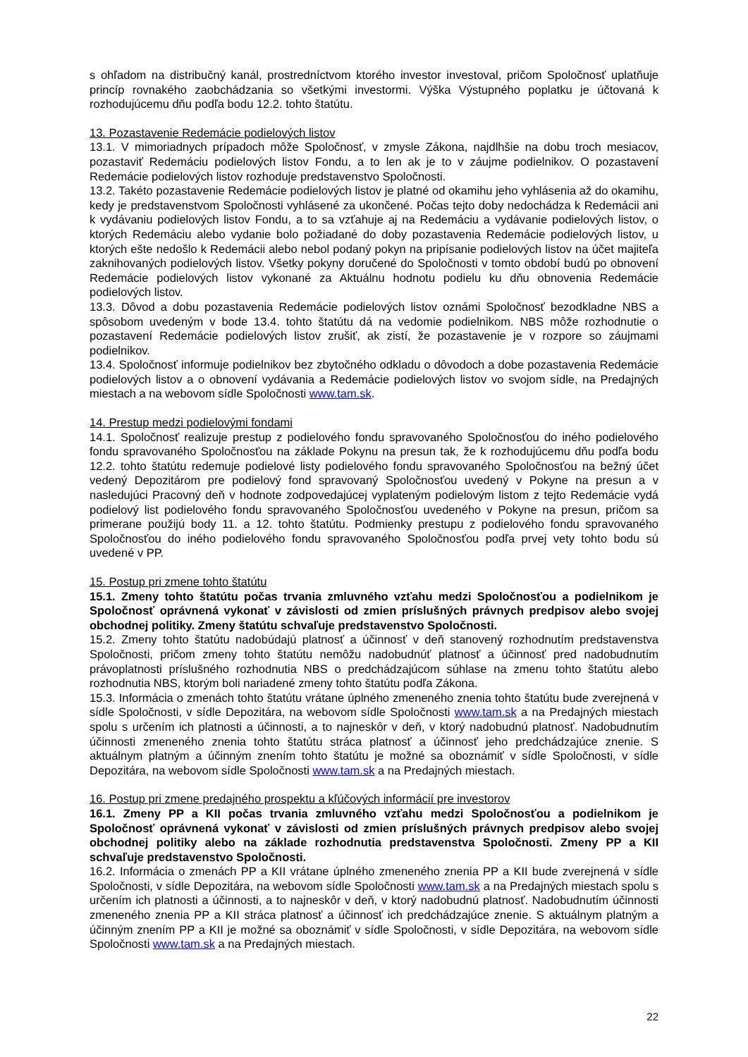s ohľadom na distribučný kanál, prostredníctvom ktorého investor investoval, pričom Spoločnosť uplatňuje princíp rovnakého zaobchádzania so všetkými investormi. Výška Výstupného poplatku je účtovaná k rozhodujúcemu dňu podľa bodu 12.2. tohto štatútu.
13. Pozastavenie Redemácie podielových listov
13.1. V mimoriadnych prípadoch môže Spoločnosť, v zmysle Zákona, najdlhšie na dobu troch mesiacov, pozastaviť Redemáciu podielových listov Fondu, a to len ak je to v záujme podielnikov. O pozastavení Redemácie podielových listov rozhoduje predstavenstvo Spoločnosti.
13.2. Takéto pozastavenie Redemácie podielových listov je platné od okamihu jeho vyhlásenia až do okamihu, kedy je predstavenstvom Spoločnosti vyhlásené za ukončené. Počas tejto doby nedochádza k Redemácii ani k vydávaniu podielových listov Fondu, a to sa vzťahuje aj na Redemáciu a vydávanie podielových listov, o ktorých Redemáciu alebo vydanie bolo požiadané do doby pozastavenia Redemácie podielových listov, u ktorých ešte nedošlo k Redemácii alebo nebol podaný pokyn na pripísanie podielových listov na účet majiteľa zaknihovaných podielových listov. Všetky pokyny doručené do Spoločnosti v tomto období budú po obnovení Redemácie podielových listov vykonané za Aktuálnu hodnotu podielu ku dňu obnovenia Redemácie podielových listov.
13.3. Dôvod a dobu pozastavenia Redemácie podielových listov oznámi Spoločnosť bezodkladne NBS a spôsobom uvedeným v bode 13.4. tohto štatútu dá na vedomie podielnikom. NBS môže rozhodnutie o pozastavení Redemácie podielových listov zrušiť, ak zistí, že pozastavenie je v rozpore so záujmami podielnikov.
13.4. Spoločnosť informuje podielnikov bez zbytočného odkladu o dôvodoch a dobe pozastavenia Redemácie podielových listov a o obnovení vydávania a Redemácie podielových listov vo svojom sídle, na Predajných miestach a na webovom sídle Spoločnosti www.tam.sk.
14. Prestup medzi podielovými fondami
14.1. Spoločnosť realizuje prestup z podielového fondu spravovaného Spoločnosťou do iného podielového fondu spravovaného Spoločnosťou na základe Pokynu na presun tak, že k rozhodujúcemu dňu podľa bodu 12.2. tohto štatútu redemuje podielové listy podielového fondu spravovaného Spoločnosťou na bežný účet vedený Depozitárom pre podielový fond spravovaný Spoločnosťou uvedený v Pokyne na presun a v nasledujúci Pracovný deň v hodnote zodpovedajúcej vyplateným podielovým listom z tejto Redemácie vydá podielový list podielového fondu spravovaného Spoločnosťou uvedeného v Pokyne na presun, pričom sa primerane použijú body 11. a 12. tohto štatútu. Podmienky prestupu z podielového fondu spravovaného Spoločnosťou do iného podielového fondu spravovaného Spoločnosťou podľa prvej vety tohto bodu sú uvedené v PP.
15. Postup pri zmene tohto štatútu
15.1. Zmeny tohto štatútu počas trvania zmluvného vzťahu medzi Spoločnosťou a podielnikom je Spoločnosť oprávnená vykonať v závislosti od zmien príslušných právnych predpisov alebo svojej obchodnej politiky. Zmeny štatútu schvaľuje predstavenstvo Spoločnosti.
15.2. Zmeny tohto štatútu nadobúdajú platnosť a účinnosť v deň stanovený rozhodnutím predstavenstva Spoločnosti, pričom zmeny tohto štatútu nemôžu nadobudnúť platnosť a účinnosť pred nadobudnutím právoplatnosti príslušného rozhodnutia NBS o predchádzajúcom súhlase na zmenu tohto štatútu alebo rozhodnutia NBS, ktorým boli nariadené zmeny tohto štatútu podľa Zákona.
15.3. Informácia o zmenách tohto štatútu vrátane úplného zmeneného znenia tohto štatútu bude zverejnená v sídle Spoločnosti, v sídle Depozitára, na webovom sídle Spoločnosti www.tam.sk a na Predajných miestach spolu s určením ich platnosti a účinnosti, a to najneskôr v deň, v ktorý nadobudnú platnosť. Nadobudnutím účinnosti zmeneného znenia tohto štatútu stráca platnosť a účinnosť jeho predchádzajúce znenie. S aktuálnym platným a účinným znením tohto štatútu je možné sa oboznámiť v sídle Spoločnosti, v sídle Depozitára, na webovom sídle Spoločnosti www.tam.sk a na Predajných miestach.
16. Postup pri zmene predajného prospektu a kľúčových informácií pre investorov
16.1. Zmeny PP a KII počas trvania zmluvného vzťahu medzi Spoločnosťou a podielnikom je Spoločnosť oprávnená vykonať v závislosti od zmien príslušných právnych predpisov alebo svojej obchodnej politiky alebo na základe rozhodnutia predstavenstva Spoločnosti. Zmeny PP a KII schvaľuje predstavenstvo Spoločnosti.
16.2. Informácia o zmenách PP a KII vrátane úplného zmeneného znenia PP a KII bude zverejnená v sídle Spoločnosti, v sídle Depozitára, na webovom sídle Spoločnosti www.tam.sk a na Predajných miestach spolu s určením ich platnosti a účinnosti, a to najneskôr v deň, v ktorý nadobudnú platnosť. Nadobudnutím účinnosti zmeneného znenia PP a KII stráca platnosť a účinnosť ich predchádzajúce znenie. S aktuálnym platným a účinným znením PP a KII je možné sa oboznámiť v sídle Spoločnosti, v sídle Depozitára, na webovom sídle Spoločnosti www.tam.sk a na Predajných miestach.
22